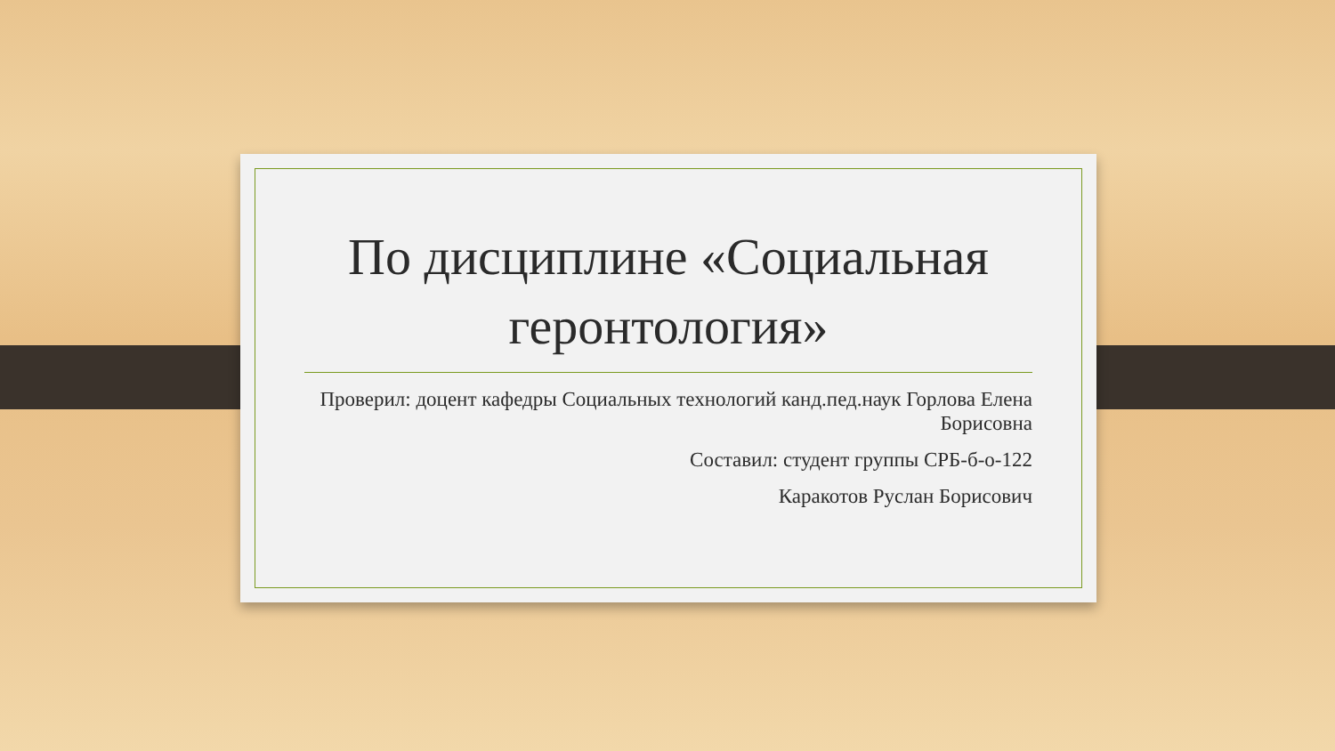По дисциплине «Социальная геронтология»
Проверил: доцент кафедры Социальных технологий канд.пед.наук Горлова Елена Борисовна
Составил: студент группы СРБ-б-о-122
Каракотов Руслан Борисович